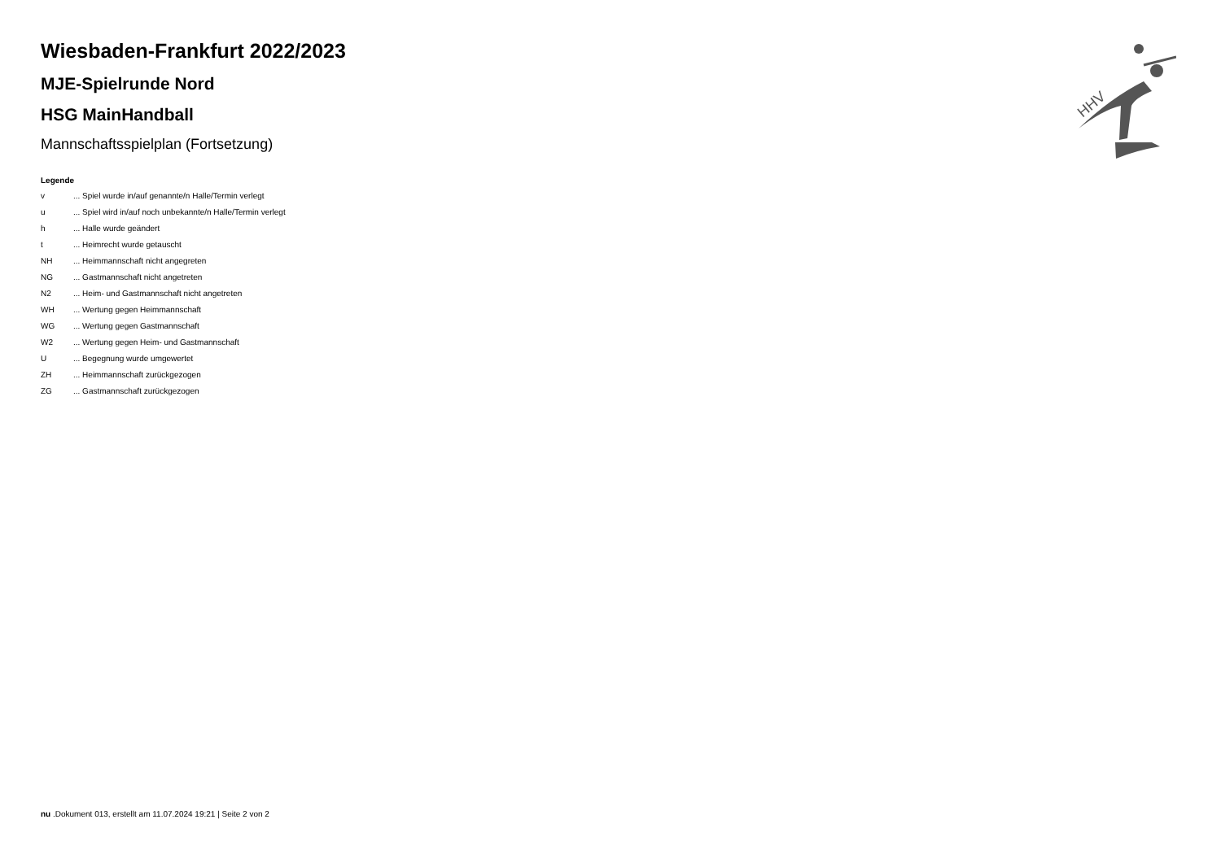Wiesbaden-Frankfurt 2022/2023
MJE-Spielrunde Nord
HSG MainHandball
Mannschaftsspielplan (Fortsetzung)
Legende
v... Spiel wurde in/auf genannte/n Halle/Termin verlegt
u... Spiel wird in/auf noch unbekannte/n Halle/Termin verlegt
h... Halle wurde geändert
t... Heimrecht wurde getauscht
NH... Heimmannschaft nicht angegreten
NG... Gastmannschaft nicht angetreten
N2... Heim- und Gastmannschaft nicht angetreten
WH... Wertung gegen Heimmannschaft
WG... Wertung gegen Gastmannschaft
W2... Wertung gegen Heim- und Gastmannschaft
U... Begegnung wurde umgewertet
ZH... Heimmannschaft zurückgezogen
ZG... Gastmannschaft zurückgezogen
HHV
nu .Dokument 013, erstellt am 11.07.2024 19:21 | Seite 2 von 2